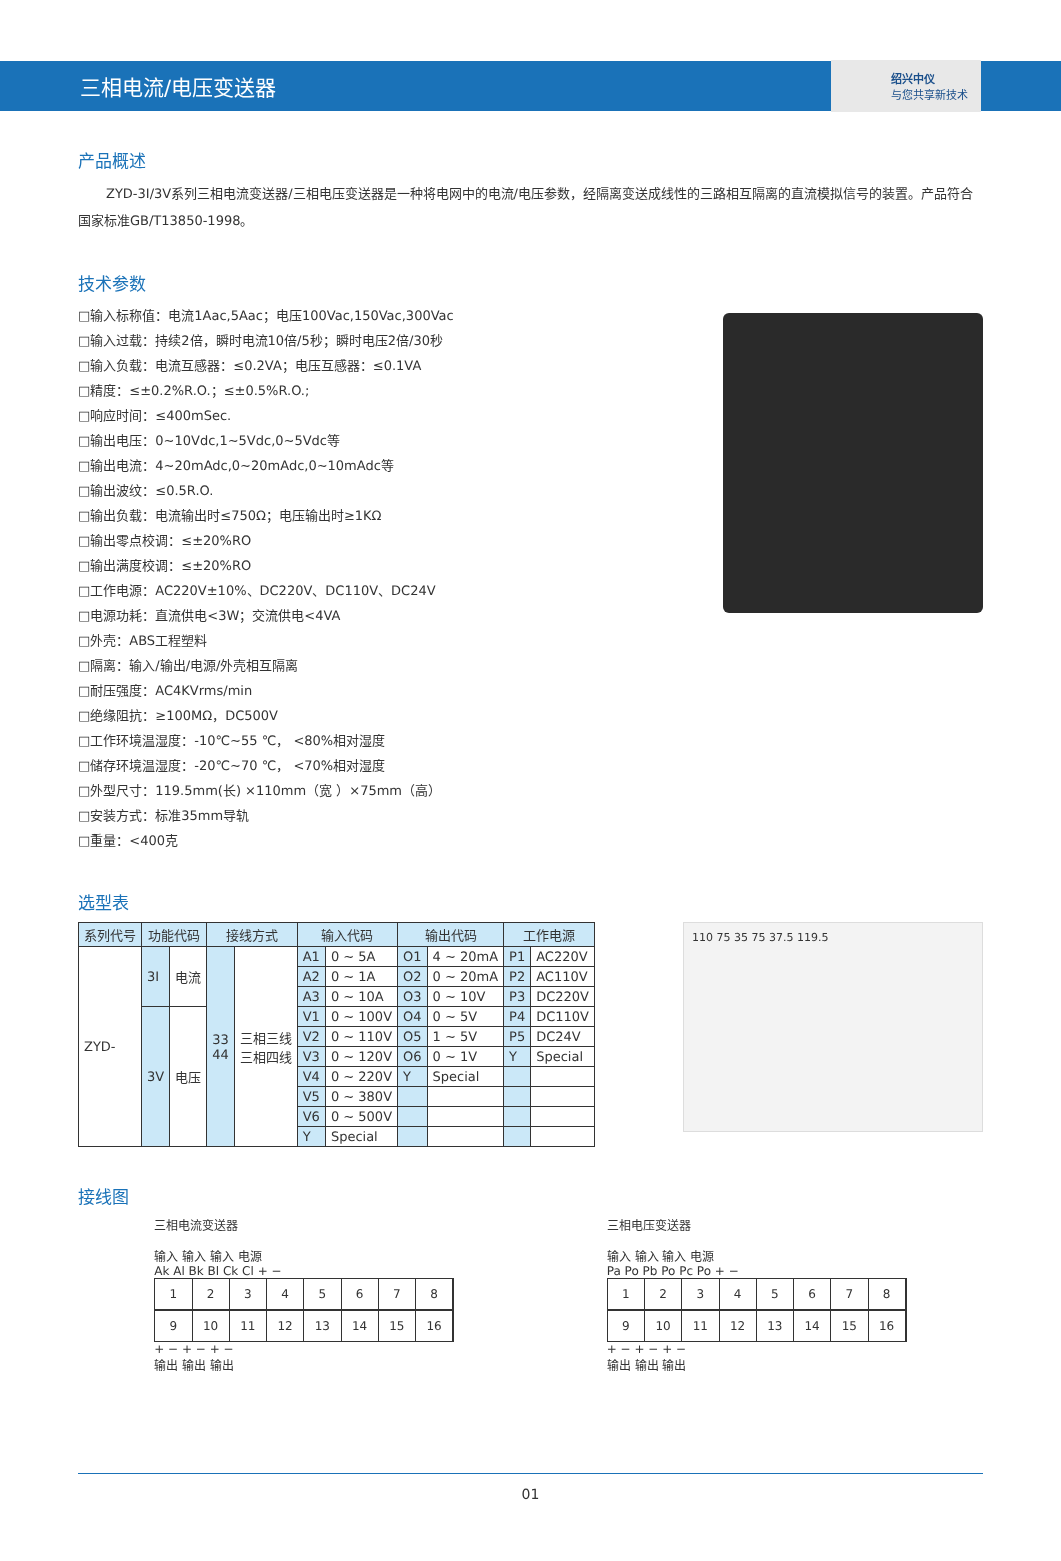三相电流/电压变送器
绍兴中仪
与您共享新技术
产品概述
ZYD-3I/3V系列三相电流变送器/三相电压变送器是一种将电网中的电流/电压参数，经隔离变送成线性的三路相互隔离的直流模拟信号的装置。产品符合国家标准GB/T13850-1998。
技术参数
□输入标称值：电流1Aac,5Aac；电压100Vac,150Vac,300Vac
□输入过载：持续2倍，瞬时电流10倍/5秒；瞬时电压2倍/30秒
□输入负载：电流互感器：≤0.2VA；电压互感器：≤0.1VA
□精度：≤±0.2%R.O.；≤±0.5%R.O.;
□响应时间：≤400mSec.
□输出电压：0~10Vdc,1~5Vdc,0~5Vdc等
□输出电流：4~20mAdc,0~20mAdc,0~10mAdc等
□输出波纹：≤0.5R.O.
□输出负载：电流输出时≤750Ω；电压输出时≥1KΩ
□输出零点校调：≤±20%RO
□输出满度校调：≤±20%RO
□工作电源：AC220V±10%、DC220V、DC110V、DC24V
□电源功耗：直流供电<3W；交流供电<4VA
□外壳：ABS工程塑料
□隔离：输入/输出/电源/外壳相互隔离
□耐压强度：AC4KVrms/min
□绝缘阻抗：≥100MΩ，DC500V
□工作环境温湿度：-10℃~55 ℃， <80%相对湿度
□储存环境温湿度：-20℃~70 ℃， <70%相对湿度
□外型尺寸：119.5mm(长) ×110mm（宽 ）×75mm（高）
□安装方式：标准35mm导轨
□重量：<400克
选型表
| 系列代号 | 功能代码 | | 接线方式 | | 输入代码 | | 输出代码 | | 工作电源 | |
| --- | --- | --- | --- | --- | --- | --- | --- | --- | --- | --- |
| ZYD- | 3I | 电流 | 33 44 | 三相三线 三相四线 | A1 | 0 ~ 5A | O1 | 4 ~ 20mA | P1 | AC220V |
| | | | | | A2 | 0 ~ 1A | O2 | 0 ~ 20mA | P2 | AC110V |
| | | | | | A3 | 0 ~ 10A | O3 | 0 ~ 10V | P3 | DC220V |
| | 3V | 电压 | | | V1 | 0 ~ 100V | O4 | 0 ~ 5V | P4 | DC110V |
| | | | | | V2 | 0 ~ 110V | O5 | 1 ~ 5V | P5 | DC24V |
| | | | | | V3 | 0 ~ 120V | O6 | 0 ~ 1V | Y | Special |
| | | | | | V4 | 0 ~ 220V | Y | Special | | |
| | | | | | V5 | 0 ~ 380V | | | | |
| | | | | | V6 | 0 ~ 500V | | | | |
| | | | | | Y | Special | | | | |
110 75 35 75 37.5 119.5
接线图
三相电流变送器
输入 输入 输入 电源
Ak Al Bk Bl Ck Cl + −
12345678
9 10 11 12 13 14 15 16
+ − + − + −
输出 输出 输出
三相电压变送器
输入 输入 输入 电源
Pa Po Pb Po Pc Po + −
12345678
9 10 11 12 13 14 15 16
+ − + − + −
输出 输出 输出
01